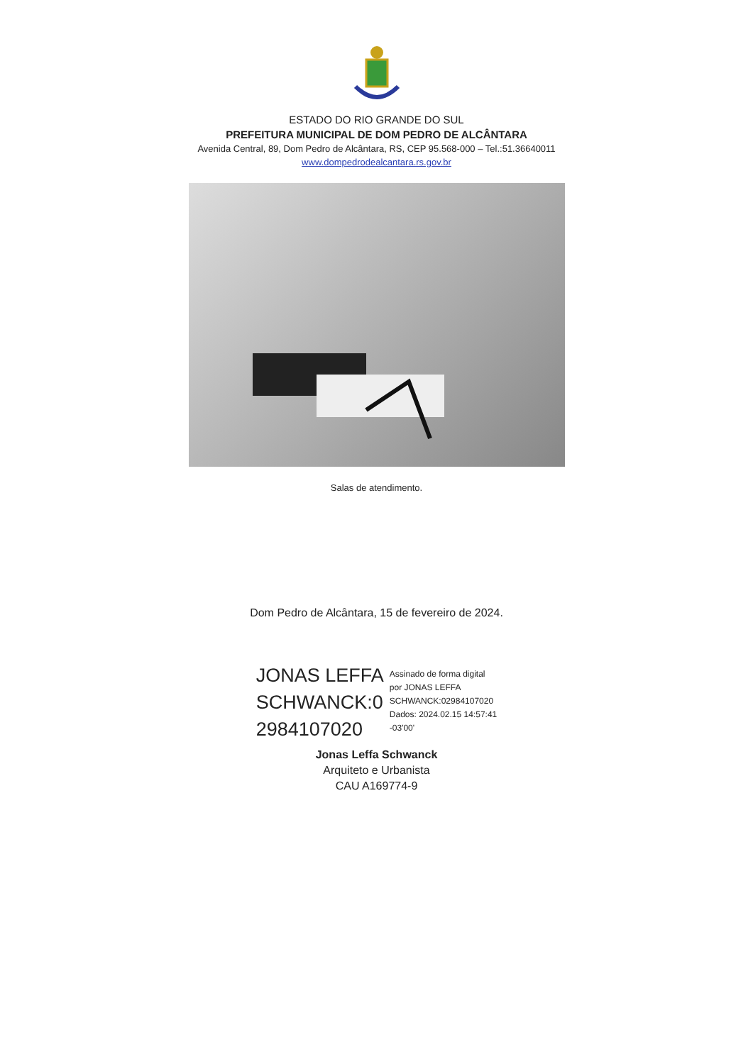ESTADO DO RIO GRANDE DO SUL
PREFEITURA MUNICIPAL DE DOM PEDRO DE ALCÂNTARA
Avenida Central, 89, Dom Pedro de Alcântara, RS, CEP 95.568-000 – Tel.:51.36640011
www.dompedrodealcantara.rs.gov.br
Salas de atendimento.
Dom Pedro de Alcântara, 15 de fevereiro de 2024.
JONAS LEFFA
SCHWANCK:0
2984107020
Assinado de forma digital
por JONAS LEFFA
SCHWANCK:02984107020
Dados: 2024.02.15 14:57:41
-03'00'
Jonas Leffa Schwanck
Arquiteto e Urbanista
CAU A169774-9